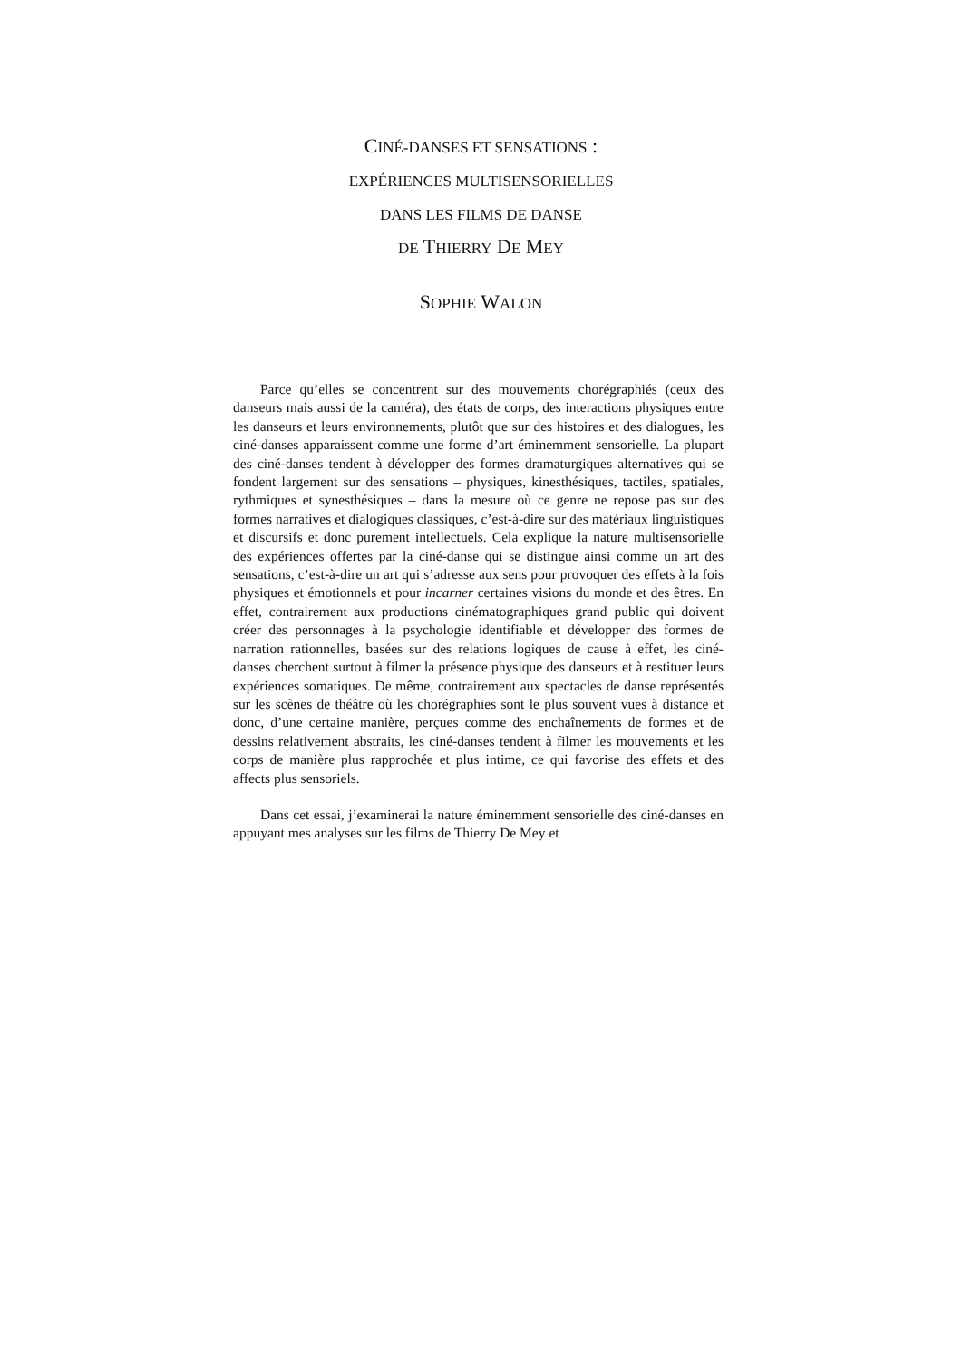CINÉ-DANSES ET SENSATIONS :
EXPÉRIENCES MULTISENSORIELLES
DANS LES FILMS DE DANSE
DE THIERRY DE MEY
SOPHIE WALON
Parce qu’elles se concentrent sur des mouvements chorégraphiés (ceux des danseurs mais aussi de la caméra), des états de corps, des interactions physiques entre les danseurs et leurs environnements, plutôt que sur des histoires et des dialogues, les ciné-danses apparaissent comme une forme d’art éminemment sensorielle. La plupart des ciné-danses tendent à développer des formes dramaturgiques alternatives qui se fondent largement sur des sensations – physiques, kinesthésiques, tactiles, spatiales, rythmiques et synesthésiques – dans la mesure où ce genre ne repose pas sur des formes narratives et dialogiques classiques, c’est-à-dire sur des matériaux linguistiques et discursifs et donc purement intellectuels. Cela explique la nature multisensorielle des expériences offertes par la ciné-danse qui se distingue ainsi comme un art des sensations, c’est-à-dire un art qui s’adresse aux sens pour provoquer des effets à la fois physiques et émotionnels et pour incarner certaines visions du monde et des êtres. En effet, contrairement aux productions cinématographiques grand public qui doivent créer des personnages à la psychologie identifiable et développer des formes de narration rationnelles, basées sur des relations logiques de cause à effet, les ciné-danses cherchent surtout à filmer la présence physique des danseurs et à restituer leurs expériences somatiques. De même, contrairement aux spectacles de danse représentés sur les scènes de théâtre où les chorégraphies sont le plus souvent vues à distance et donc, d’une certaine manière, perçues comme des enchaînements de formes et de dessins relativement abstraits, les ciné-danses tendent à filmer les mouvements et les corps de manière plus rapprochée et plus intime, ce qui favorise des effets et des affects plus sensoriels.
Dans cet essai, j’examinerai la nature éminemment sensorielle des ciné-danses en appuyant mes analyses sur les films de Thierry De Mey et